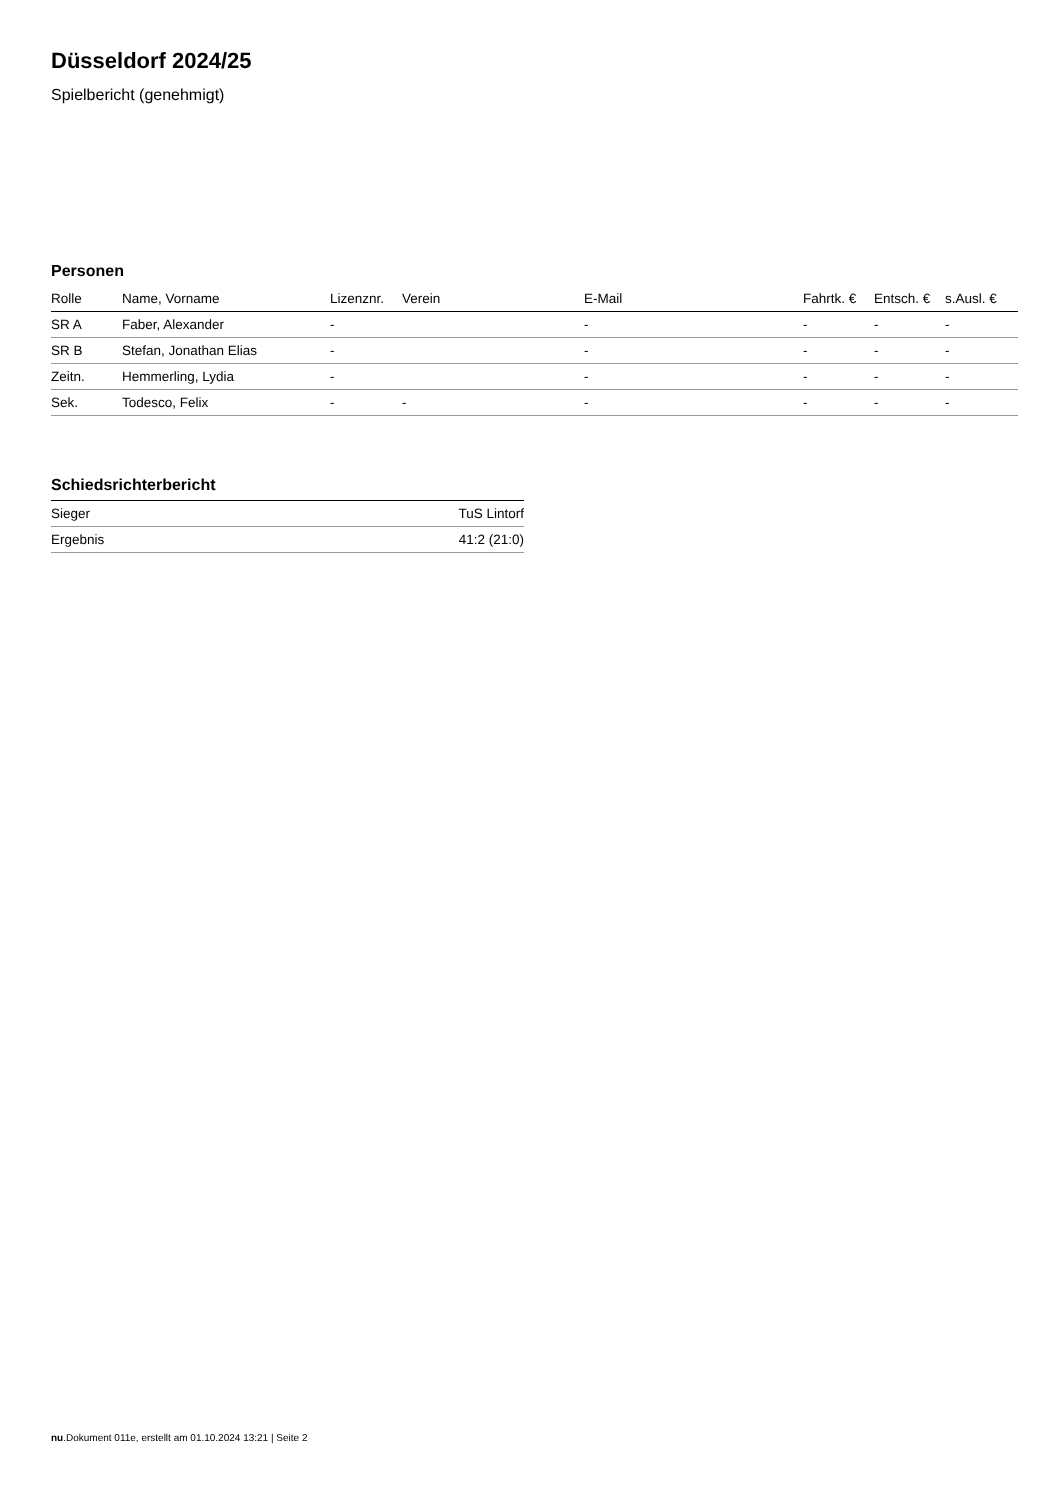Düsseldorf 2024/25
Spielbericht (genehmigt)
Personen
| Rolle | Name, Vorname | Lizenznr. | Verein | E-Mail | Fahrtk. € | Entsch. € | s.Ausl. € |
| --- | --- | --- | --- | --- | --- | --- | --- |
| SR A | Faber, Alexander | - | | - | - | - | - |
| SR B | Stefan, Jonathan Elias | - | | - | - | - | - |
| Zeitn. | Hemmerling, Lydia | - | | - | - | - | - |
| Sek. | Todesco, Felix | - | - | - | - | - | - |
Schiedsrichterbericht
| Sieger | TuS Lintorf |
| Ergebnis | 41:2 (21:0) |
nu.Dokument 011e, erstellt am 01.10.2024 13:21 | Seite 2